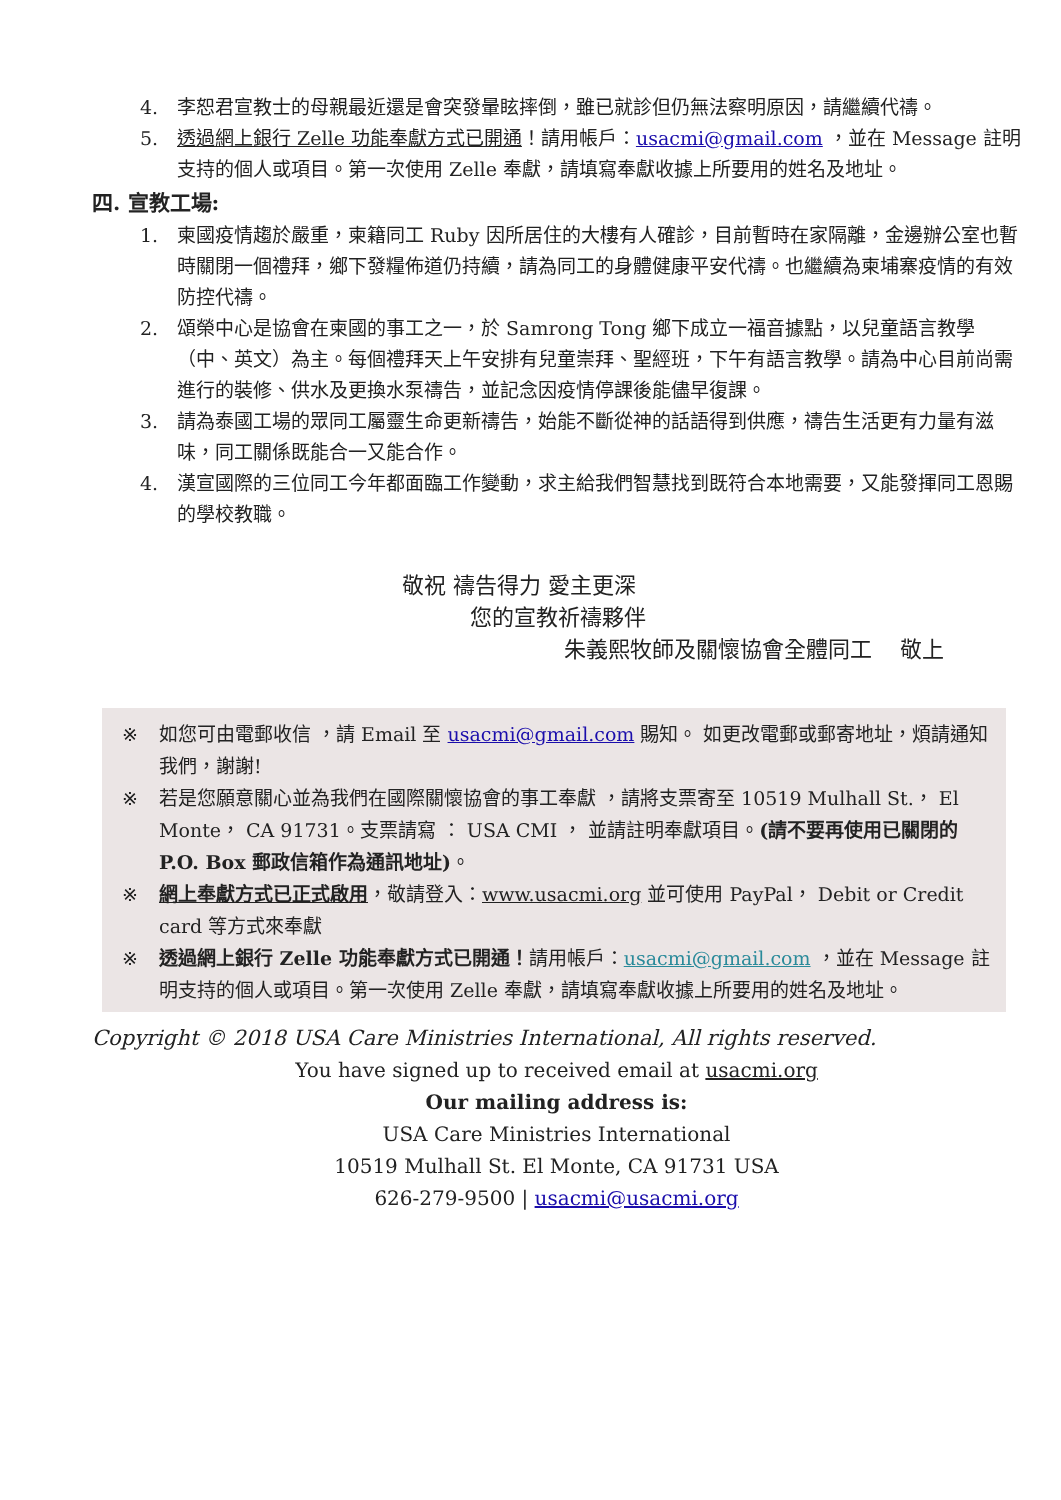4. 李恕君宣教士的母親最近還是會突發暈眩摔倒，雖已就診但仍無法察明原因，請繼續代禱。
5. 透過網上銀行 Zelle 功能奉獻方式已開通！請用帳戶：usacmi@gmail.com ，並在 Message 註明支持的個人或項目。第一次使用 Zelle 奉獻，請填寫奉獻收據上所要用的姓名及地址。
四. 宣教工場:
1. 柬國疫情趨於嚴重，柬籍同工 Ruby 因所居住的大樓有人確診，目前暫時在家隔離，金邊辦公室也暫時關閉一個禮拜，鄉下發糧佈道仍持續，請為同工的身體健康平安代禱。也繼續為柬埔寨疫情的有效防控代禱。
2. 頌榮中心是協會在柬國的事工之一，於 Samrong Tong 鄉下成立一福音據點，以兒童語言教學（中、英文）為主。每個禮拜天上午安排有兒童崇拜、聖經班，下午有語言教學。請為中心目前尚需進行的裝修、供水及更換水泵禱告，並記念因疫情停課後能儘早復課。
3. 請為泰國工場的眾同工屬靈生命更新禱告，始能不斷從神的話語得到供應，禱告生活更有力量有滋味，同工關係既能合一又能合作。
4. 漢宣國際的三位同工今年都面臨工作變動，求主給我們智慧找到既符合本地需要，又能發揮同工恩賜的學校教職。
敬祝 禱告得力 愛主更深
您的宣教祈禱夥伴
朱義熙牧師及關懷協會全體同工 敬上
※ 如您可由電郵收信 ，請 Email 至 usacmi@gmail.com 賜知。 如更改電郵或郵寄地址，煩請通知我們，謝謝!
※ 若是您願意關心並為我們在國際關懷協會的事工奉獻 ，請將支票寄至 10519 Mulhall St.， El Monte， CA 91731。支票請寫 ： USA CMI ， 並請註明奉獻項目。(請不要再使用已關閉的 P.O. Box 郵政信箱作為通訊地址)。
※ 網上奉獻方式已正式啟用，敬請登入：www.usacmi.org 並可使用 PayPal， Debit or Credit card 等方式來奉獻
※ 透過網上銀行 Zelle 功能奉獻方式已開通！請用帳戶：usacmi@gmail.com ，並在 Message 註明支持的個人或項目。第一次使用 Zelle 奉獻，請填寫奉獻收據上所要用的姓名及地址。
Copyright © 2018 USA Care Ministries International, All rights reserved.
You have signed up to received email at usacmi.org
Our mailing address is:
USA Care Ministries International
10519 Mulhall St. El Monte, CA 91731 USA
626-279-9500 | usacmi@usacmi.org